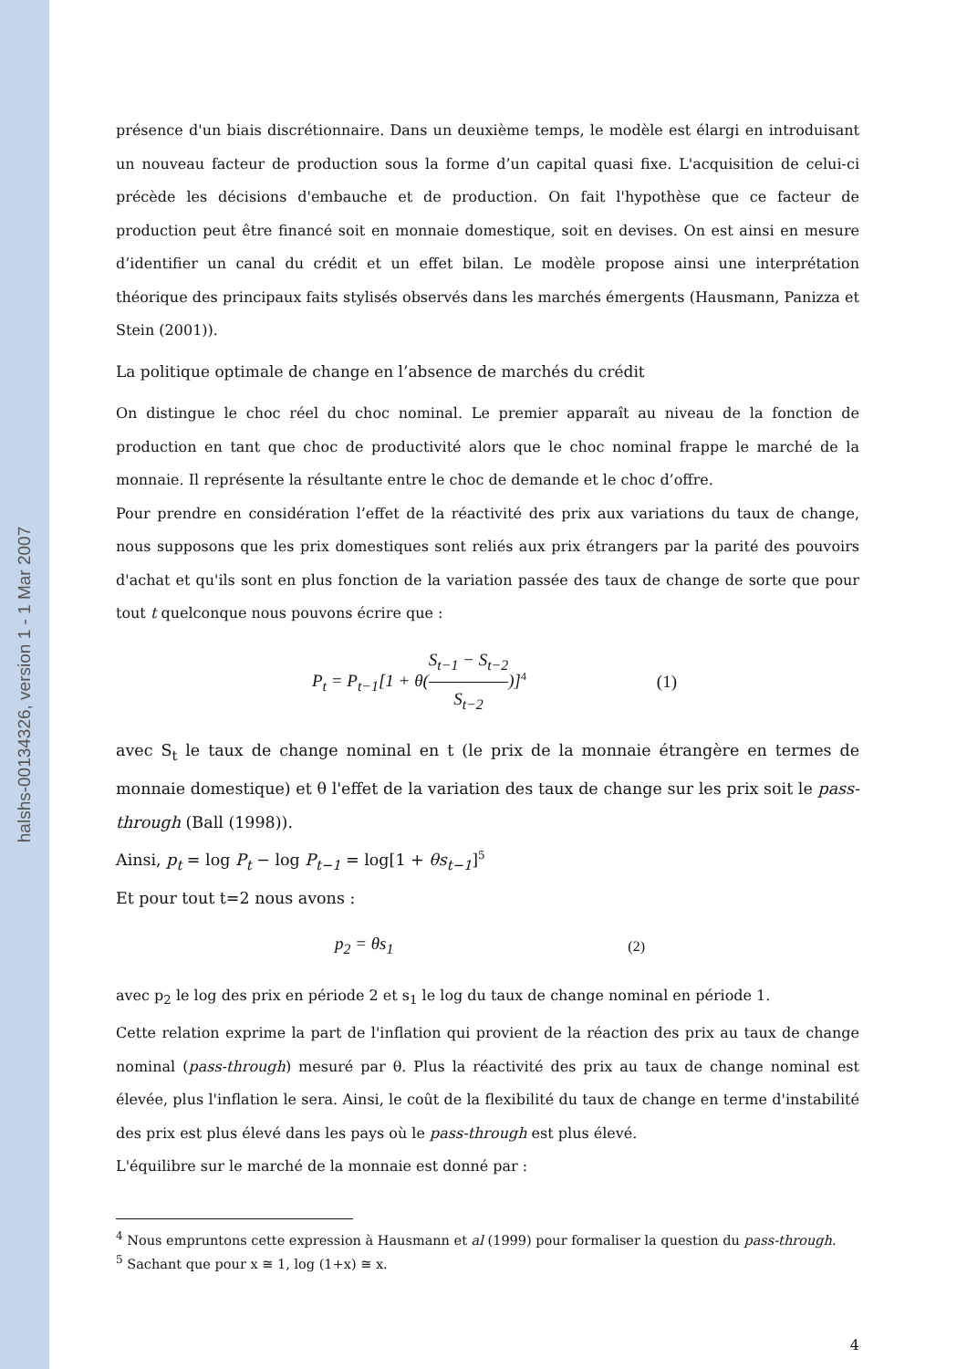halshs-00134326, version 1 - 1 Mar 2007
présence d'un biais discrétionnaire. Dans un deuxième temps, le modèle est élargi en introduisant un nouveau facteur de production sous la forme d’un capital quasi fixe. L'acquisition de celui-ci précède les décisions d'embauche et de production. On fait l'hypothèse que ce facteur de production peut être financé soit en monnaie domestique, soit en devises. On est ainsi en mesure d’identifier un canal du crédit et un effet bilan. Le modèle propose ainsi une interprétation théorique des principaux faits stylisés observés dans les marchés émergents (Hausmann, Panizza et Stein (2001)).
La politique optimale de change en l’absence de marchés du crédit
On distingue le choc réel du choc nominal. Le premier apparaît au niveau de la fonction de production en tant que choc de productivité alors que le choc nominal frappe le marché de la monnaie. Il représente la résultante entre le choc de demande et le choc d’offre.
Pour prendre en considération l’effet de la réactivité des prix aux variations du taux de change, nous supposons que les prix domestiques sont reliés aux prix étrangers par la parité des pouvoirs d'achat et qu'ils sont en plus fonction de la variation passée des taux de change de sorte que pour tout t quelconque nous pouvons écrire que :
P<sub>t</sub> = P<sub>t−1</sub>[1 + θ(S<sub>t−1</sub> − S<sub>t−2</sub> S<sub>t−2</sub>)]<sup>4</sup> (1)
avec S<sub>t</sub> le taux de change nominal en t (le prix de la monnaie étrangère en termes de monnaie domestique) et θ l'effet de la variation des taux de change sur les prix soit le pass-through (Ball (1998)).
Ainsi, p<sub>t</sub> = log P<sub>t</sub> − log P<sub>t−1</sub> = log[1 + θs<sub>t−1</sub>]<sup>5</sup>
Et pour tout t=2 nous avons :
p<sub>2</sub> = θs<sub>1</sub> (2)
avec p<sub>2</sub> le log des prix en période 2 et s<sub>1</sub> le log du taux de change nominal en période 1.
Cette relation exprime la part de l'inflation qui provient de la réaction des prix au taux de change nominal (pass-through) mesuré par θ. Plus la réactivité des prix au taux de change nominal est élevée, plus l'inflation le sera. Ainsi, le coût de la flexibilité du taux de change en terme d'instabilité des prix est plus élevé dans les pays où le pass-through est plus élevé.
L'équilibre sur le marché de la monnaie est donné par :
<sup>4</sup> Nous empruntons cette expression à Hausmann et al (1999) pour formaliser la question du pass-through.
<sup>5</sup> Sachant que pour x ≅ 1, log (1+x) ≅ x.
4